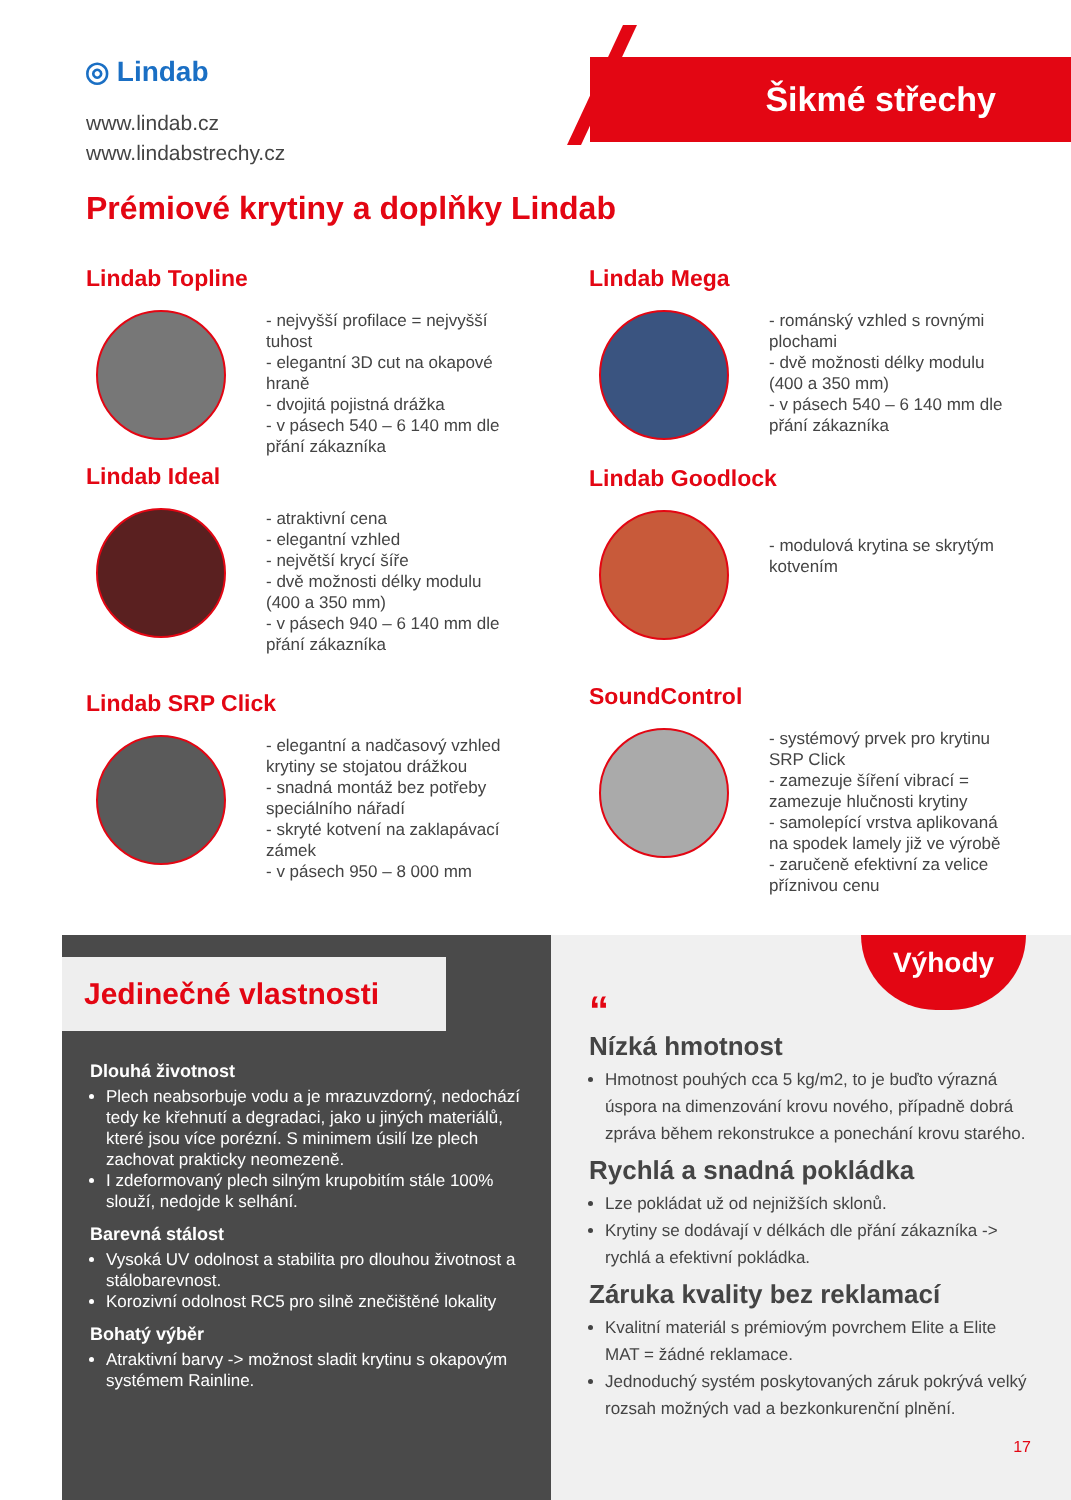◎ Lindab
www.lindab.cz
www.lindabstrechy.cz
Šikmé střechy
Prémiové krytiny a doplňky Lindab
Lindab Topline
- nejvyšší profilace = nejvyšší tuhost
- elegantní 3D cut na okapové hraně
- dvojitá pojistná drážka
- v pásech 540 – 6 140 mm dle přání zákazníka
Lindab Mega
- románský vzhled s rovnými plochami
- dvě možnosti délky modulu (400 a 350 mm)
- v pásech 540 – 6 140 mm dle přání zákazníka
Lindab Ideal
- atraktivní cena
- elegantní vzhled
- největší krycí šíře
- dvě možnosti délky modulu (400 a 350 mm)
- v pásech 940 – 6 140 mm dle přání zákazníka
Lindab Goodlock
- modulová krytina se skrytým kotvením
Lindab SRP Click
- elegantní a nadčasový vzhled krytiny se stojatou drážkou
- snadná montáž bez potřeby speciálního nářadí
- skryté kotvení na zaklapávací zámek
- v pásech 950 – 8 000 mm
SoundControl
- systémový prvek pro krytinu SRP Click
- zamezuje šíření vibrací = zamezuje hlučnosti krytiny
- samolepící vrstva aplikovaná na spodek lamely již ve výrobě
- zaručeně efektivní za velice příznivou cenu
Jedinečné vlastnosti
Dlouhá životnost
Plech neabsorbuje vodu a je mrazuvzdorný, nedochází tedy ke křehnutí a degradaci, jako u jiných materiálů, které jsou více porézní. S minimem úsilí lze plech zachovat prakticky neomezeně.
I zdeformovaný plech silným krupobitím stále 100% slouží, nedojde k selhání.
Barevná stálost
Vysoká UV odolnost a stabilita pro dlouhou životnost a stálobarevnost.
Korozivní odolnost RC5 pro silně znečištěné lokality
Bohatý výběr
Atraktivní barvy -> možnost sladit krytinu s okapovým systémem Rainline.
Výhody
“
Nízká hmotnost
Hmotnost pouhých cca 5 kg/m2, to je buďto výrazná úspora na dimenzování krovu nového, případně dobrá zpráva během rekonstrukce a ponechání krovu starého.
Rychlá a snadná pokládka
Lze pokládat už od nejnižších sklonů.
Krytiny se dodávají v délkách dle přání zákazníka -> rychlá a efektivní pokládka.
Záruka kvality bez reklamací
Kvalitní materiál s prémiovým povrchem Elite a Elite MAT = žádné reklamace.
Jednoduchý systém poskytovaných záruk pokrývá velký rozsah možných vad a bezkonkurenční plnění.
17